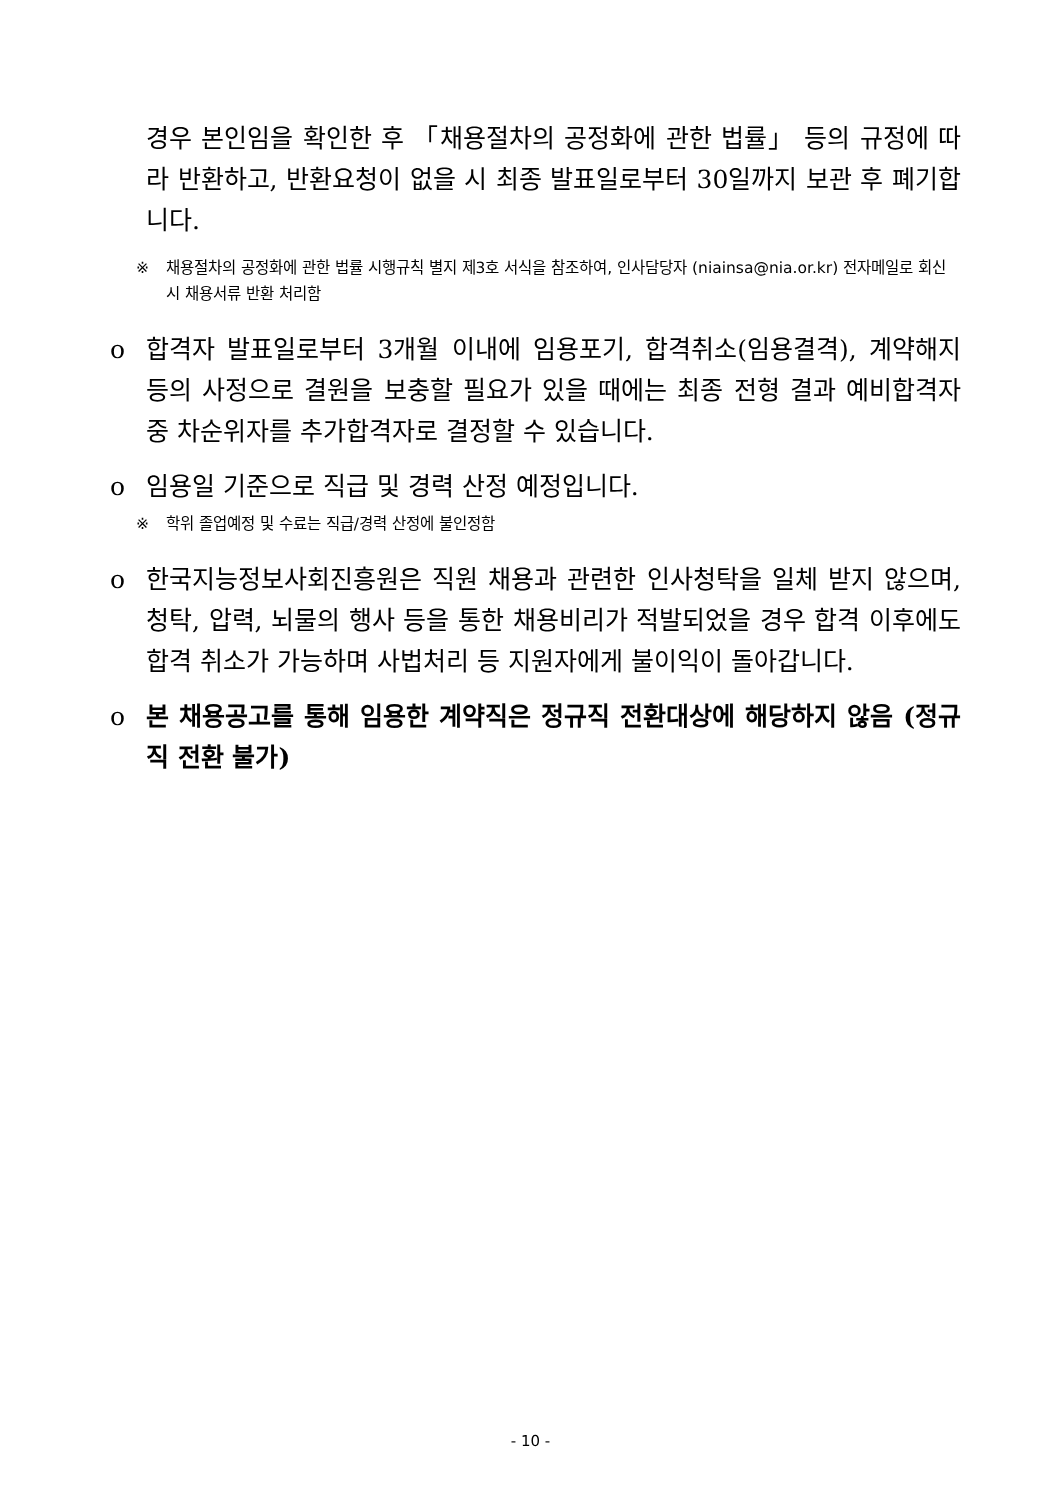경우 본인임을 확인한 후 「채용절차의 공정화에 관한 법률」 등의 규정에 따라 반환하고, 반환요청이 없을 시 최종 발표일로부터 30일까지 보관 후 폐기합니다.
※ 채용절차의 공정화에 관한 법률 시행규칙 별지 제3호 서식을 참조하여, 인사담당자 (niainsa@nia.or.kr) 전자메일로 회신 시 채용서류 반환 처리함
o 합격자 발표일로부터 3개월 이내에 임용포기, 합격취소(임용결격), 계약해지 등의 사정으로 결원을 보충할 필요가 있을 때에는 최종 전형 결과 예비합격자 중 차순위자를 추가합격자로 결정할 수 있습니다.
o 임용일 기준으로 직급 및 경력 산정 예정입니다.
※ 학위 졸업예정 및 수료는 직급/경력 산정에 불인정함
o 한국지능정보사회진흥원은 직원 채용과 관련한 인사청탁을 일체 받지 않으며, 청탁, 압력, 뇌물의 행사 등을 통한 채용비리가 적발되었을 경우 합격 이후에도 합격 취소가 가능하며 사법처리 등 지원자에게 불이익이 돌아갑니다.
o 본 채용공고를 통해 임용한 계약직은 정규직 전환대상에 해당하지 않음 (정규직 전환 불가)
- 10 -